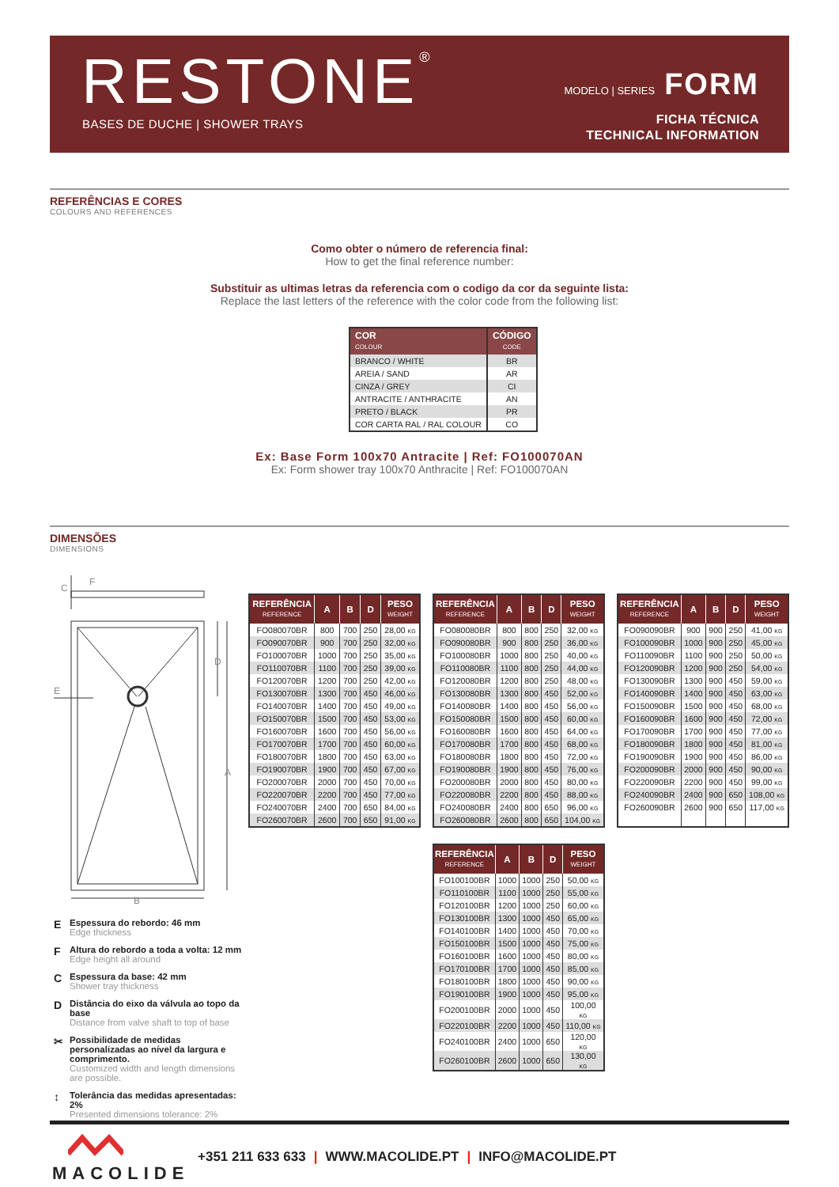RESTONE<sup>®</sup> BASES DE DUCHE | SHOWER TRAYS
MODELO | SERIES FORM
FICHA TÉCNICA
TECHNICAL INFORMATION
REFERÊNCIAS E CORES
COLOURS AND REFERENCES
Como obter o número de referencia final:
How to get the final reference number:
Substituir as ultimas letras da referencia com o codigo da cor da seguinte lista:
Replace the last letters of the reference with the color code from the following list:
| COR COLOUR | CÓDIGO CODE |
| --- | --- |
| BRANCO / WHITE | BR |
| AREIA / SAND | AR |
| CINZA / GREY | CI |
| ANTRACITE / ANTHRACITE | AN |
| PRETO / BLACK | PR |
| COR CARTA RAL / RAL COLOUR | CO |
Ex: Base Form 100x70 Antracite | Ref: FO100070AN
Ex: Form shower tray 100x70 Anthracite | Ref: FO100070AN
DIMENSÕES
DIMENSIONS
C
F
D
A
B
E
E Espessura do rebordo: 46 mm
Edge thickness
F Altura do rebordo a toda a volta: 12 mm
Edge height all around
C Espessura da base: 42 mm
Shower tray thickness
D Distância do eixo da válvula ao topo da base
Distance from valve shaft to top of base
✂ Possibilidade de medidas personalizadas ao nível da largura e comprimento.
Customized width and length dimensions are possible.
↕ Tolerância das medidas apresentadas: 2%
Presented dimensions tolerance: 2%
| REFERÊNCIA REFERENCE | A | B | D | PESO WEIGHT |
| --- | --- | --- | --- | --- |
| FO080070BR | 800 | 700 | 250 | 28,00 KG |
| FO090070BR | 900 | 700 | 250 | 32,00 KG |
| FO100070BR | 1000 | 700 | 250 | 35,00 KG |
| FO110070BR | 1100 | 700 | 250 | 39,00 KG |
| FO120070BR | 1200 | 700 | 250 | 42,00 KG |
| FO130070BR | 1300 | 700 | 450 | 46,00 KG |
| FO140070BR | 1400 | 700 | 450 | 49,00 KG |
| FO150070BR | 1500 | 700 | 450 | 53,00 KG |
| FO160070BR | 1600 | 700 | 450 | 56,00 KG |
| FO170070BR | 1700 | 700 | 450 | 60,00 KG |
| FO180070BR | 1800 | 700 | 450 | 63,00 KG |
| FO190070BR | 1900 | 700 | 450 | 67,00 KG |
| FO200070BR | 2000 | 700 | 450 | 70,00 KG |
| FO220070BR | 2200 | 700 | 450 | 77,00 KG |
| FO240070BR | 2400 | 700 | 650 | 84,00 KG |
| FO260070BR | 2600 | 700 | 650 | 91,00 KG |
| REFERÊNCIA REFERENCE | A | B | D | PESO WEIGHT |
| --- | --- | --- | --- | --- |
| FO080080BR | 800 | 800 | 250 | 32,00 KG |
| FO090080BR | 900 | 800 | 250 | 36,00 KG |
| FO100080BR | 1000 | 800 | 250 | 40,00 KG |
| FO110080BR | 1100 | 800 | 250 | 44,00 KG |
| FO120080BR | 1200 | 800 | 250 | 48,00 KG |
| FO130080BR | 1300 | 800 | 450 | 52,00 KG |
| FO140080BR | 1400 | 800 | 450 | 56,00 KG |
| FO150080BR | 1500 | 800 | 450 | 60,00 KG |
| FO160080BR | 1600 | 800 | 450 | 64,00 KG |
| FO170080BR | 1700 | 800 | 450 | 68,00 KG |
| FO180080BR | 1800 | 800 | 450 | 72,00 KG |
| FO190080BR | 1900 | 800 | 450 | 76,00 KG |
| FO200080BR | 2000 | 800 | 450 | 80,00 KG |
| FO220080BR | 2200 | 800 | 450 | 88,00 KG |
| FO240080BR | 2400 | 800 | 650 | 96,00 KG |
| FO260080BR | 2600 | 800 | 650 | 104,00 KG |
| REFERÊNCIA REFERENCE | A | B | D | PESO WEIGHT |
| --- | --- | --- | --- | --- |
| FO090090BR | 900 | 900 | 250 | 41,00 KG |
| FO100090BR | 1000 | 900 | 250 | 45,00 KG |
| FO110090BR | 1100 | 900 | 250 | 50,00 KG |
| FO120090BR | 1200 | 900 | 250 | 54,00 KG |
| FO130090BR | 1300 | 900 | 450 | 59,00 KG |
| FO140090BR | 1400 | 900 | 450 | 63,00 KG |
| FO150090BR | 1500 | 900 | 450 | 68,00 KG |
| FO160090BR | 1600 | 900 | 450 | 72,00 KG |
| FO170090BR | 1700 | 900 | 450 | 77,00 KG |
| FO180090BR | 1800 | 900 | 450 | 81,00 KG |
| FO190090BR | 1900 | 900 | 450 | 86,00 KG |
| FO200090BR | 2000 | 900 | 450 | 90,00 KG |
| FO220090BR | 2200 | 900 | 450 | 99,00 KG |
| FO240090BR | 2400 | 900 | 650 | 108,00 KG |
| FO260090BR | 2600 | 900 | 650 | 117,00 KG |
| REFERÊNCIA REFERENCE | A | B | D | PESO WEIGHT |
| --- | --- | --- | --- | --- |
| FO100100BR | 1000 | 1000 | 250 | 50,00 KG |
| FO110100BR | 1100 | 1000 | 250 | 55,00 KG |
| FO120100BR | 1200 | 1000 | 250 | 60,00 KG |
| FO130100BR | 1300 | 1000 | 450 | 65,00 KG |
| FO140100BR | 1400 | 1000 | 450 | 70,00 KG |
| FO150100BR | 1500 | 1000 | 450 | 75,00 KG |
| FO160100BR | 1600 | 1000 | 450 | 80,00 KG |
| FO170100BR | 1700 | 1000 | 450 | 85,00 KG |
| FO180100BR | 1800 | 1000 | 450 | 90,00 KG |
| FO190100BR | 1900 | 1000 | 450 | 95,00 KG |
| FO200100BR | 2000 | 1000 | 450 | 100,00 KG |
| FO220100BR | 2200 | 1000 | 450 | 110,00 KG |
| FO240100BR | 2400 | 1000 | 650 | 120,00 KG |
| FO260100BR | 2600 | 1000 | 650 | 130,00 KG |
MACOLIDE
+351 211 633 633 | WWW.MACOLIDE.PT | INFO@MACOLIDE.PT